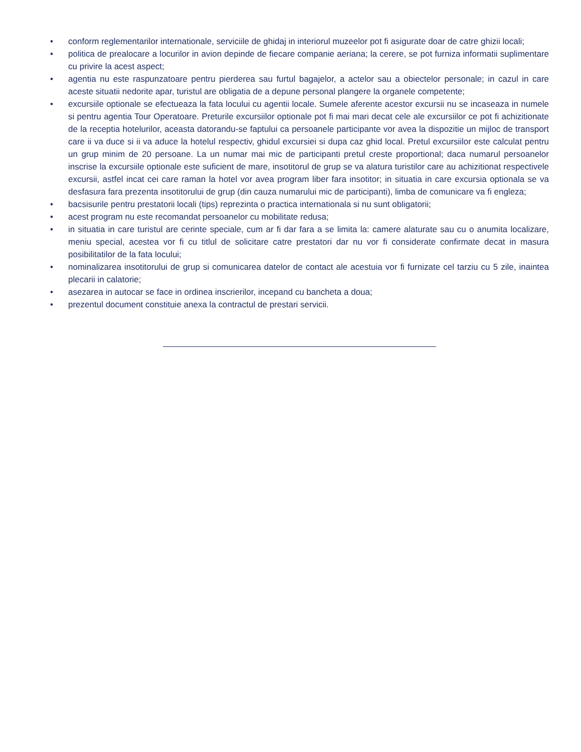• conform reglementarilor internationale, serviciile de ghidaj in interiorul muzeelor pot fi asigurate doar de catre ghizii locali;
• politica de prealocare a locurilor in avion depinde de fiecare companie aeriana; la cerere, se pot furniza informatii suplimentare cu privire la acest aspect;
• agentia nu este raspunzatoare pentru pierderea sau furtul bagajelor, a actelor sau a obiectelor personale; in cazul in care aceste situatii nedorite apar, turistul are obligatia de a depune personal plangere la organele competente;
• excursiile optionale se efectueaza la fata locului cu agentii locale. Sumele aferente acestor excursii nu se incaseaza in numele si pentru agentia Tour Operatoare. Preturile excursiilor optionale pot fi mai mari decat cele ale excursiilor ce pot fi achizitionate de la receptia hotelurilor, aceasta datorandu-se faptului ca persoanele participante vor avea la dispozitie un mijloc de transport care ii va duce si ii va aduce la hotelul respectiv, ghidul excursiei si dupa caz ghid local. Pretul excursiilor este calculat pentru un grup minim de 20 persoane. La un numar mai mic de participanti pretul creste proportional; daca numarul persoanelor inscrise la excursiile optionale este suficient de mare, insotitorul de grup se va alatura turistilor care au achizitionat respectivele excursii, astfel incat cei care raman la hotel vor avea program liber fara insotitor; in situatia in care excursia optionala se va desfasura fara prezenta insotitorului de grup (din cauza numarului mic de participanti), limba de comunicare va fi engleza;
• bacsisurile pentru prestatorii locali (tips) reprezinta o practica internationala si nu sunt obligatorii;
• acest program nu este recomandat persoanelor cu mobilitate redusa;
• in situatia in care turistul are cerinte speciale, cum ar fi dar fara a se limita la: camere alaturate sau cu o anumita localizare, meniu special, acestea vor fi cu titlul de solicitare catre prestatori dar nu vor fi considerate confirmate decat in masura posibilitatilor de la fata locului;
• nominalizarea insotitorului de grup si comunicarea datelor de contact ale acestuia vor fi furnizate cel tarziu cu 5 zile, inaintea plecarii in calatorie;
• asezarea in autocar se face in ordinea inscrierilor, incepand cu bancheta a doua;
• prezentul document constituie anexa la contractul de prestari servicii.